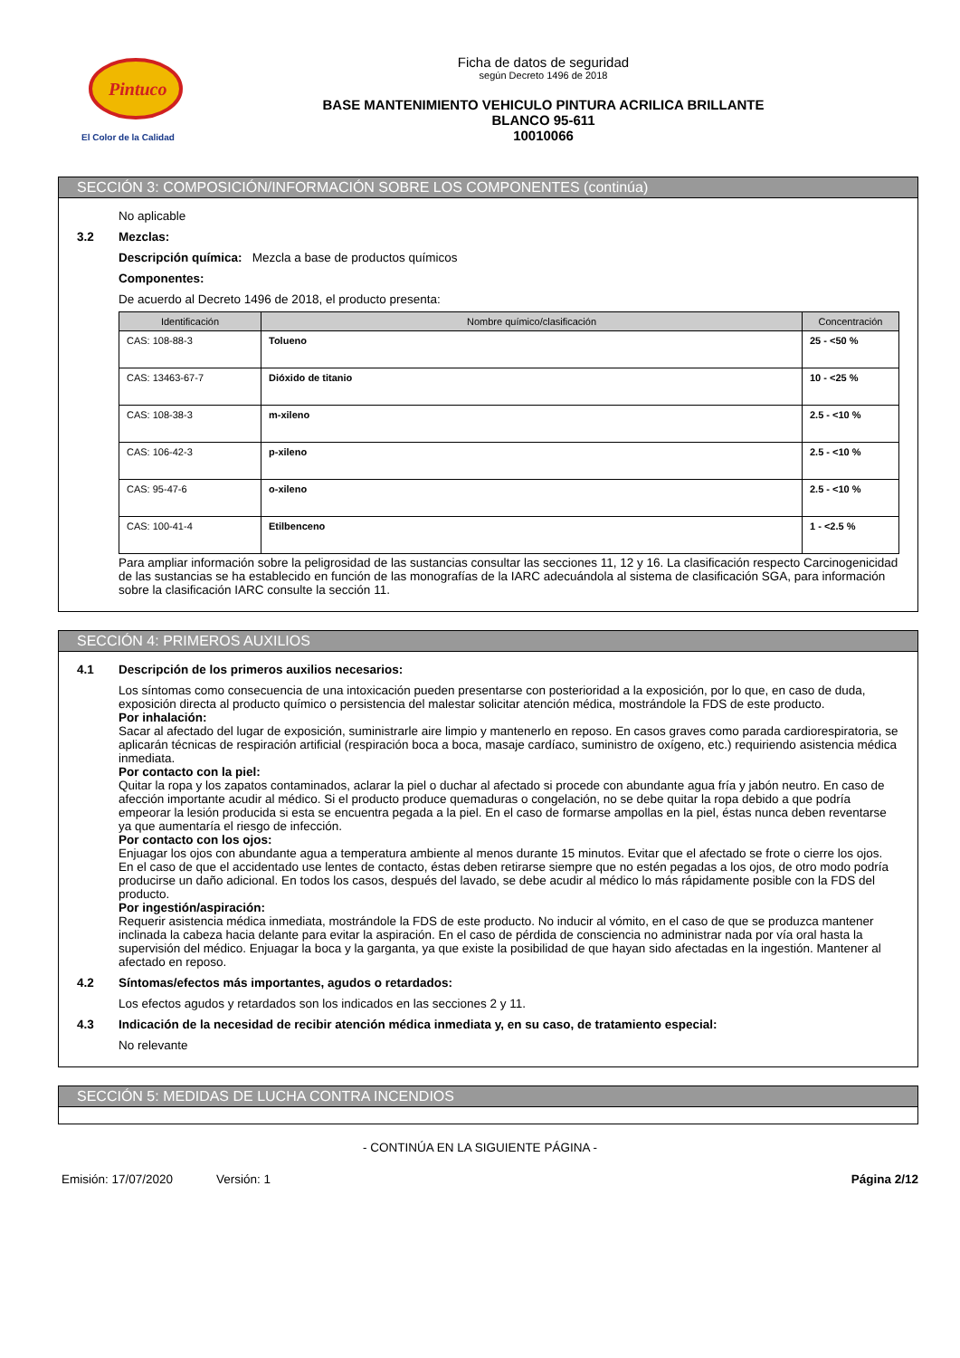Pintuco
El Color de la Calidad
Ficha de datos de seguridad
según Decreto 1496 de 2018
BASE MANTENIMIENTO VEHICULO PINTURA ACRILICA BRILLANTE
BLANCO 95-611
10010066
SECCIÓN 3: COMPOSICIÓN/INFORMACIÓN SOBRE LOS COMPONENTES (continúa)
No aplicable
3.2 Mezclas:
Descripción química: Mezcla a base de productos químicos
Componentes:
De acuerdo al Decreto 1496 de 2018, el producto presenta:
| Identificación | Nombre químico/clasificación | Concentración |
| --- | --- | --- |
| CAS: 108-88-3 | Tolueno | 25 - <50 % |
| CAS: 13463-67-7 | Dióxido de titanio | 10 - <25 % |
| CAS: 108-38-3 | m-xileno | 2.5 - <10 % |
| CAS: 106-42-3 | p-xileno | 2.5 - <10 % |
| CAS: 95-47-6 | o-xileno | 2.5 - <10 % |
| CAS: 100-41-4 | Etilbenceno | 1 - <2.5 % |
Para ampliar información sobre la peligrosidad de las sustancias consultar las secciones 11, 12 y 16. La clasificación respecto Carcinogenicidad de las sustancias se ha establecido en función de las monografías de la IARC adecuándola al sistema de clasificación SGA, para información sobre la clasificación IARC consulte la sección 11.
SECCIÓN 4: PRIMEROS AUXILIOS
4.1 Descripción de los primeros auxilios necesarios:
Los síntomas como consecuencia de una intoxicación pueden presentarse con posterioridad a la exposición, por lo que, en caso de duda, exposición directa al producto químico o persistencia del malestar solicitar atención médica, mostrándole la FDS de este producto.
Por inhalación:
Sacar al afectado del lugar de exposición, suministrarle aire limpio y mantenerlo en reposo. En casos graves como parada cardiorespiratoria, se aplicarán técnicas de respiración artificial (respiración boca a boca, masaje cardíaco, suministro de oxígeno, etc.) requiriendo asistencia médica inmediata.
Por contacto con la piel:
Quitar la ropa y los zapatos contaminados, aclarar la piel o duchar al afectado si procede con abundante agua fría y jabón neutro. En caso de afección importante acudir al médico. Si el producto produce quemaduras o congelación, no se debe quitar la ropa debido a que podría empeorar la lesión producida si esta se encuentra pegada a la piel. En el caso de formarse ampollas en la piel, éstas nunca deben reventarse ya que aumentaría el riesgo de infección.
Por contacto con los ojos:
Enjuagar los ojos con abundante agua a temperatura ambiente al menos durante 15 minutos. Evitar que el afectado se frote o cierre los ojos. En el caso de que el accidentado use lentes de contacto, éstas deben retirarse siempre que no estén pegadas a los ojos, de otro modo podría producirse un daño adicional. En todos los casos, después del lavado, se debe acudir al médico lo más rápidamente posible con la FDS del producto.
Por ingestión/aspiración:
Requerir asistencia médica inmediata, mostrándole la FDS de este producto. No inducir al vómito, en el caso de que se produzca mantener inclinada la cabeza hacia delante para evitar la aspiración. En el caso de pérdida de consciencia no administrar nada por vía oral hasta la supervisión del médico. Enjuagar la boca y la garganta, ya que existe la posibilidad de que hayan sido afectadas en la ingestión. Mantener al afectado en reposo.
4.2 Síntomas/efectos más importantes, agudos o retardados:
Los efectos agudos y retardados son los indicados en las secciones 2 y 11.
4.3 Indicación de la necesidad de recibir atención médica inmediata y, en su caso, de tratamiento especial:
No relevante
SECCIÓN 5: MEDIDAS DE LUCHA CONTRA INCENDIOS
- CONTINÚA EN LA SIGUIENTE PÁGINA -
Emisión: 17/07/2020 Versión: 1 Página 2/12